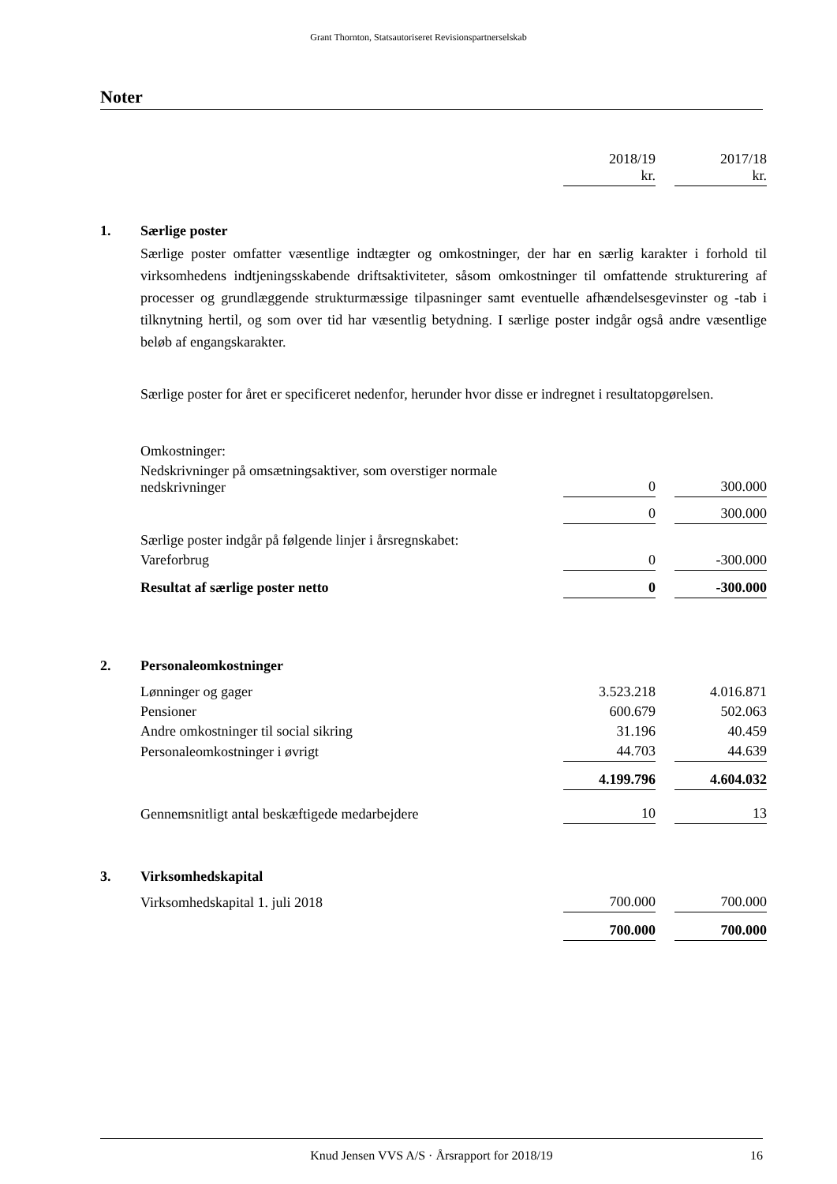Grant Thornton, Statsautoriseret Revisionspartnerselskab
Noter
| | | 2018/19 kr. | | 2017/18 kr. |
| 1. | Særlige poster | | | |
| | Særlige poster omfatter væsentlige indtægter og omkostninger, der har en særlig karakter i forhold til virksomhedens indtjeningsskabende driftsaktiviteter, såsom omkostninger til omfattende strukturering af processer og grundlæggende strukturmæssige tilpasninger samt eventuelle afhændelsesgevinster og -tab i tilknytning hertil, og som over tid har væsentlig betydning. I særlige poster indgår også andre væsentlige beløb af engangskarakter. Særlige poster for året er specificeret nedenfor, herunder hvor disse er indregnet i resultatopgørelsen. | | | |
| | Omkostninger: | | | |
| | Nedskrivninger på omsætningsaktiver, som overstiger normale nedskrivninger | 0 | | 300.000 |
| | | 0 | | 300.000 |
| | Særlige poster indgår på følgende linjer i årsregnskabet: | | | |
| | Vareforbrug | 0 | | -300.000 |
| | Resultat af særlige poster netto | 0 | | -300.000 |
| 2. | Personaleomkostninger | | | |
| | Lønninger og gager | 3.523.218 | | 4.016.871 |
| | Pensioner | 600.679 | | 502.063 |
| | Andre omkostninger til social sikring | 31.196 | | 40.459 |
| | Personaleomkostninger i øvrigt | 44.703 | | 44.639 |
| | | 4.199.796 | | 4.604.032 |
| | Gennemsnitligt antal beskæftigede medarbejdere | 10 | | 13 |
| 3. | Virksomhedskapital | | | |
| | Virksomhedskapital 1. juli 2018 | 700.000 | | 700.000 |
| | | 700.000 | | 700.000 |
Knud Jensen VVS A/S · Årsrapport for 2018/19 16